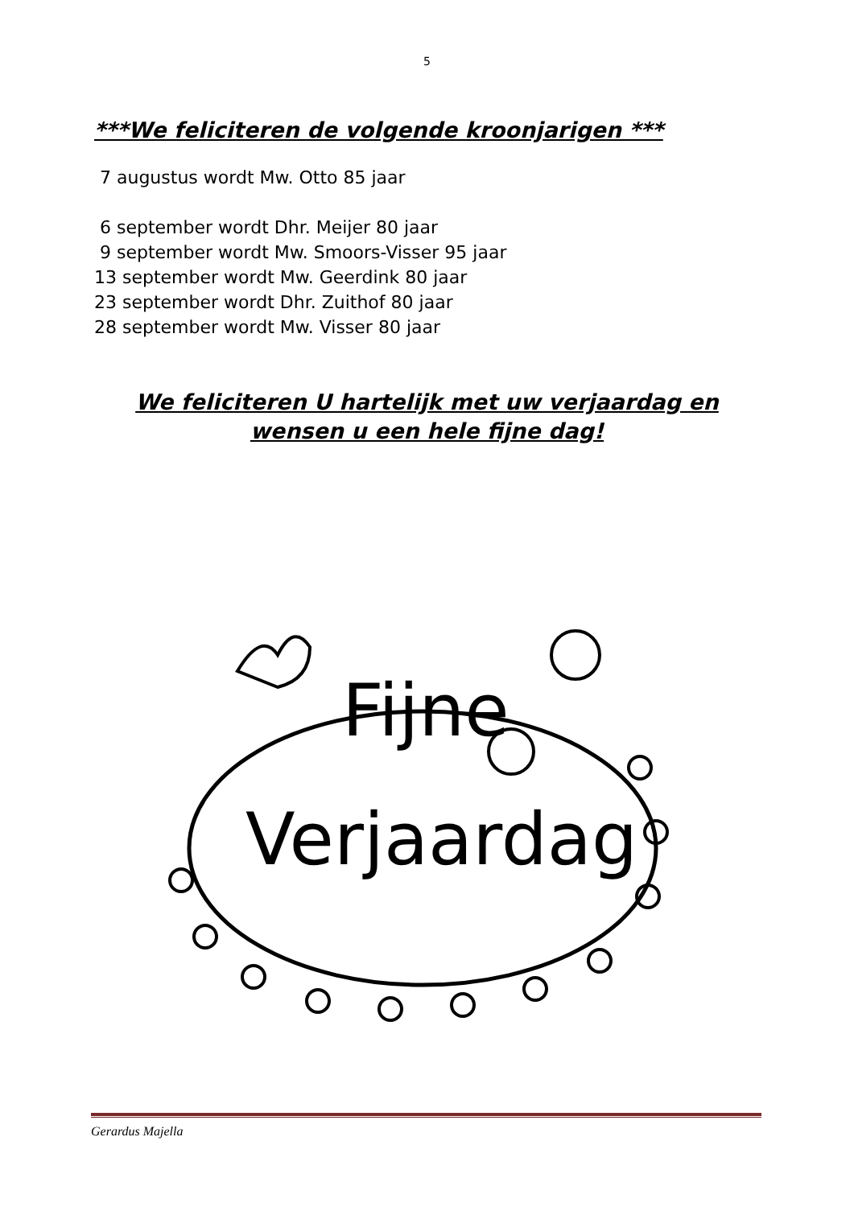5
***We feliciteren de volgende kroonjarigen ***
7 augustus wordt Mw. Otto 85 jaar
6 september wordt Dhr. Meijer 80 jaar
9 september wordt Mw. Smoors-Visser 95 jaar
13 september wordt Mw. Geerdink 80 jaar
23 september wordt Dhr. Zuithof 80 jaar
28 september wordt Mw. Visser 80 jaar
We feliciteren U hartelijk met uw verjaardag en
wensen u een hele fijne dag!
Fijne
Verjaardag
Gerardus Majella